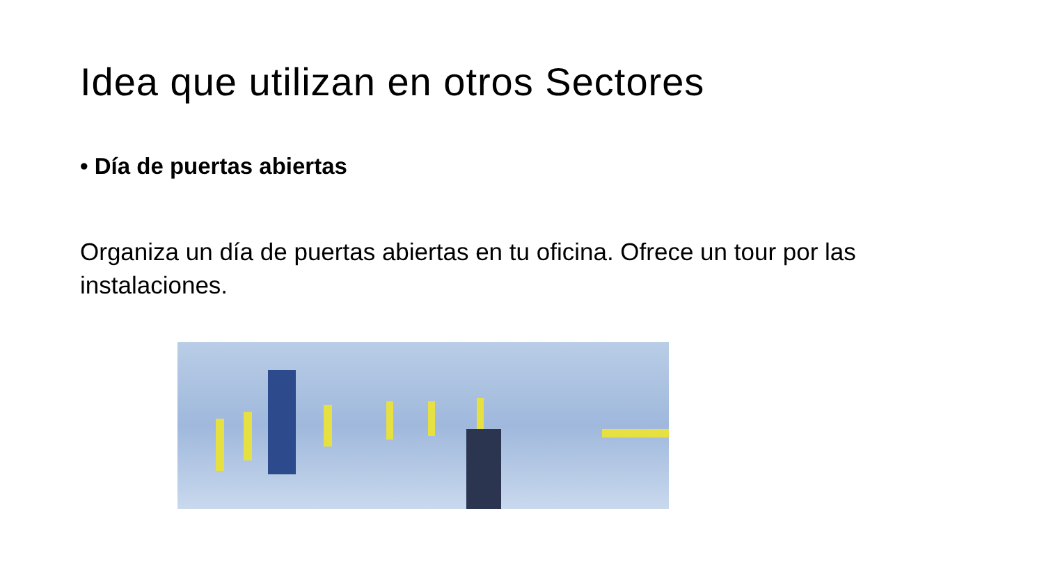Idea que utilizan en otros Sectores
• Día de puertas abiertas
Organiza un día de puertas abiertas en tu oficina. Ofrece un tour por las instalaciones.